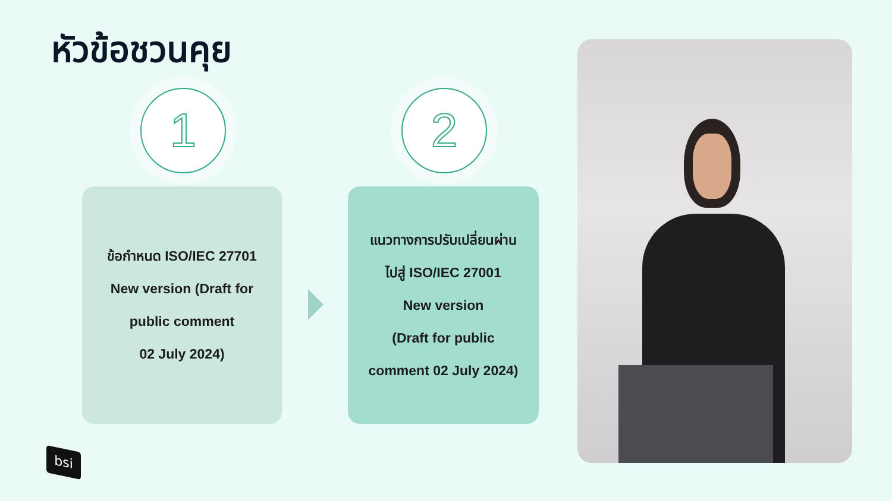หัวข้อชวนคุย
1 2
ข้อกำหนด ISO/IEC 27701
New version (Draft for
public comment
02 July 2024)
แนวทางการปรับเปลี่ยนผ่าน
ไปสู่ ISO/IEC 27001
New version
(Draft for public
comment 02 July 2024)
bsi